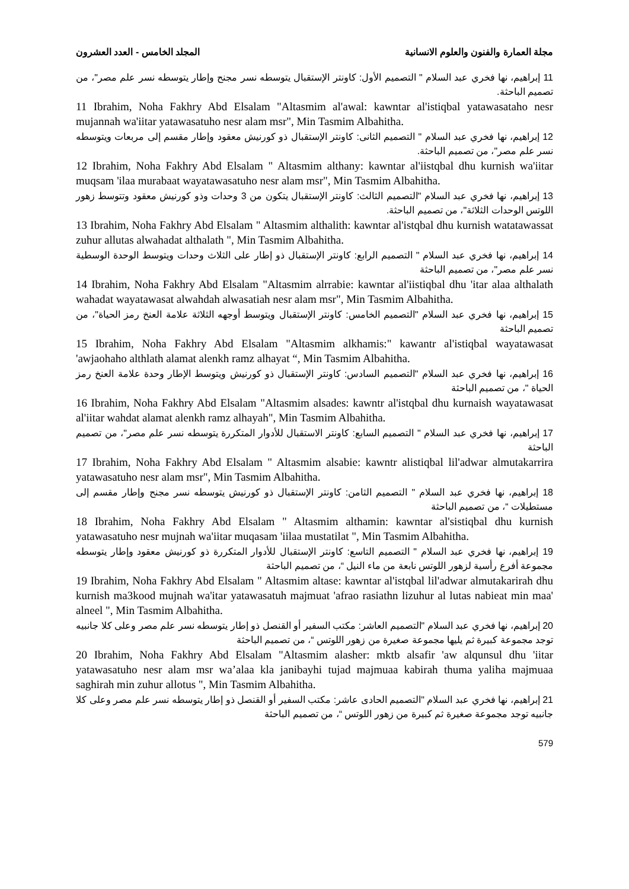مجلة العمارة والفنون والعلوم الانسانية المجلد الخامس - العدد العشرون
11 إبراهيم، نها فخري عبد السلام " التصميم الأول: كاونتر الإستقبال يتوسطه نسر مجنح وإطار يتوسطه نسر علم مصر"، من تصميم الباحثة.
11 Ibrahim, Noha Fakhry Abd Elsalam "Altasmim al'awal: kawntar al'istiqbal yatawasataho nesr mujannah wa'iitar yatawasatuho nesr alam msr", Min Tasmim Albahitha.
12 إبراهيم، نها فخري عبد السلام " التصميم الثانى: كاونتر الإستقبال ذو كورنيش معقود وإطار مقسم إلى مربعات ويتوسطه نسر علم مصر"، من تصميم الباحثة.
12 Ibrahim, Noha Fakhry Abd Elsalam " Altasmim althany: kawntar al'iistqbal dhu kurnish wa'iitar muqsam 'ilaa murabaat wayatawasatuho nesr alam msr", Min Tasmim Albahitha.
13 إبراهيم، نها فخري عبد السلام "التصميم الثالث: كاونتر الإستقبال يتكون من 3 وحدات وذو كورنيش معقود وتتوسط زهور اللوتس الوحدات الثلاثة"، من تصميم الباحثة.
13 Ibrahim, Noha Fakhry Abd Elsalam " Altasmim althalith: kawntar al'istqbal dhu kurnish watatawassat zuhur allutas alwahadat althalath ", Min Tasmim Albahitha.
14 إبراهيم، نها فخري عبد السلام " التصميم الرابع: كاونتر الإستقبال ذو إطار على الثلاث وحدات ويتوسط الوحدة الوسطية نسر علم مصر"، من تصميم الباحثة
14 Ibrahim, Noha Fakhry Abd Elsalam "Altasmim alrrabie: kawntar al'iistiqbal dhu 'itar alaa althalath wahadat wayatawasat alwahdah alwasatiah nesr alam msr", Min Tasmim Albahitha.
15 إبراهيم، نها فخري عبد السلام "التصميم الخامس: كاونتر الإستقبال ويتوسط أوجهه الثلاثة علامة العنخ رمز الحياة"، من تصميم الباحثة
15 Ibrahim, Noha Fakhry Abd Elsalam "Altasmim alkhamis:" kawantr al'istiqbal wayatawasat 'awjaohaho althlath alamat alenkh ramz alhayat “, Min Tasmim Albahitha.
16 إبراهيم، نها فخري عبد السلام "التصميم السادس: كاونتر الإستقبال ذو كورنيش ويتوسط الإطار وحدة علامة العنخ رمز الحياة "، من تصميم الباحثة
16 Ibrahim, Noha Fakhry Abd Elsalam "Altasmim alsades: kawntr al'istqbal dhu kurnaish wayatawasat al'iitar wahdat alamat alenkh ramz alhayah", Min Tasmim Albahitha.
17 إبراهيم، نها فخري عبد السلام " التصميم السابع: كاونتر الاستقبال للأدوار المتكررة يتوسطه نسر علم مصر"، من تصميم الباحثة
17 Ibrahim, Noha Fakhry Abd Elsalam " Altasmim alsabie: kawntr alistiqbal lil'adwar almutakarrira yatawasatuho nesr alam msr", Min Tasmim Albahitha.
18 إبراهيم، نها فخري عبد السلام " التصميم الثامن: كاونتر الإستقبال ذو كورنيش يتوسطه نسر مجنح وإطار مقسم إلى مستطيلات “، من تصميم الباحثة
18 Ibrahim, Noha Fakhry Abd Elsalam " Altasmim althamin: kawntar al'sistiqbal dhu kurnish yatawasatuho nesr mujnah wa'iitar muqasam 'iilaa mustatilat ", Min Tasmim Albahitha.
19 إبراهيم، نها فخري عبد السلام " التصميم التاسع: كاونتر الإستقبال للأدوار المتكررة ذو كورنيش معقود وإطار يتوسطه مجموعة أفرع رأسية لزهور اللوتس نابعة من ماء النيل “، من تصميم الباحثة
19 Ibrahim, Noha Fakhry Abd Elsalam " Altasmim altase: kawntar al'istqbal lil'adwar almutakarirah dhu kurnish ma3kood mujnah wa'itar yatawasatuh majmuat 'afrao rasiathn lizuhur al lutas nabieat min maa' alneel ", Min Tasmim Albahitha.
20 إبراهيم، نها فخري عبد السلام "التصميم العاشر: مكتب السفير أو القنصل ذو إطار يتوسطه نسر علم مصر وعلى كلا جانبيه توجد مجموعة كبيرة ثم يليها مجموعة صغيرة من زهور اللوتس “، من تصميم الباحثة
20 Ibrahim, Noha Fakhry Abd Elsalam "Altasmim alasher: mktb alsafir 'aw alqunsul dhu 'iitar yatawasatuho nesr alam msr wa’alaa kla janibayhi tujad majmuaa kabirah thuma yaliha majmuaa saghirah min zuhur allotus ", Min Tasmim Albahitha.
21 إبراهيم، نها فخري عبد السلام "التصميم الحادى عاشر: مكتب السفير أو القنصل ذو إطار يتوسطه نسر علم مصر وعلى كلا جانبيه توجد مجموعة صغيرة ثم كبيرة من زهور اللوتس “، من تصميم الباحثة
579